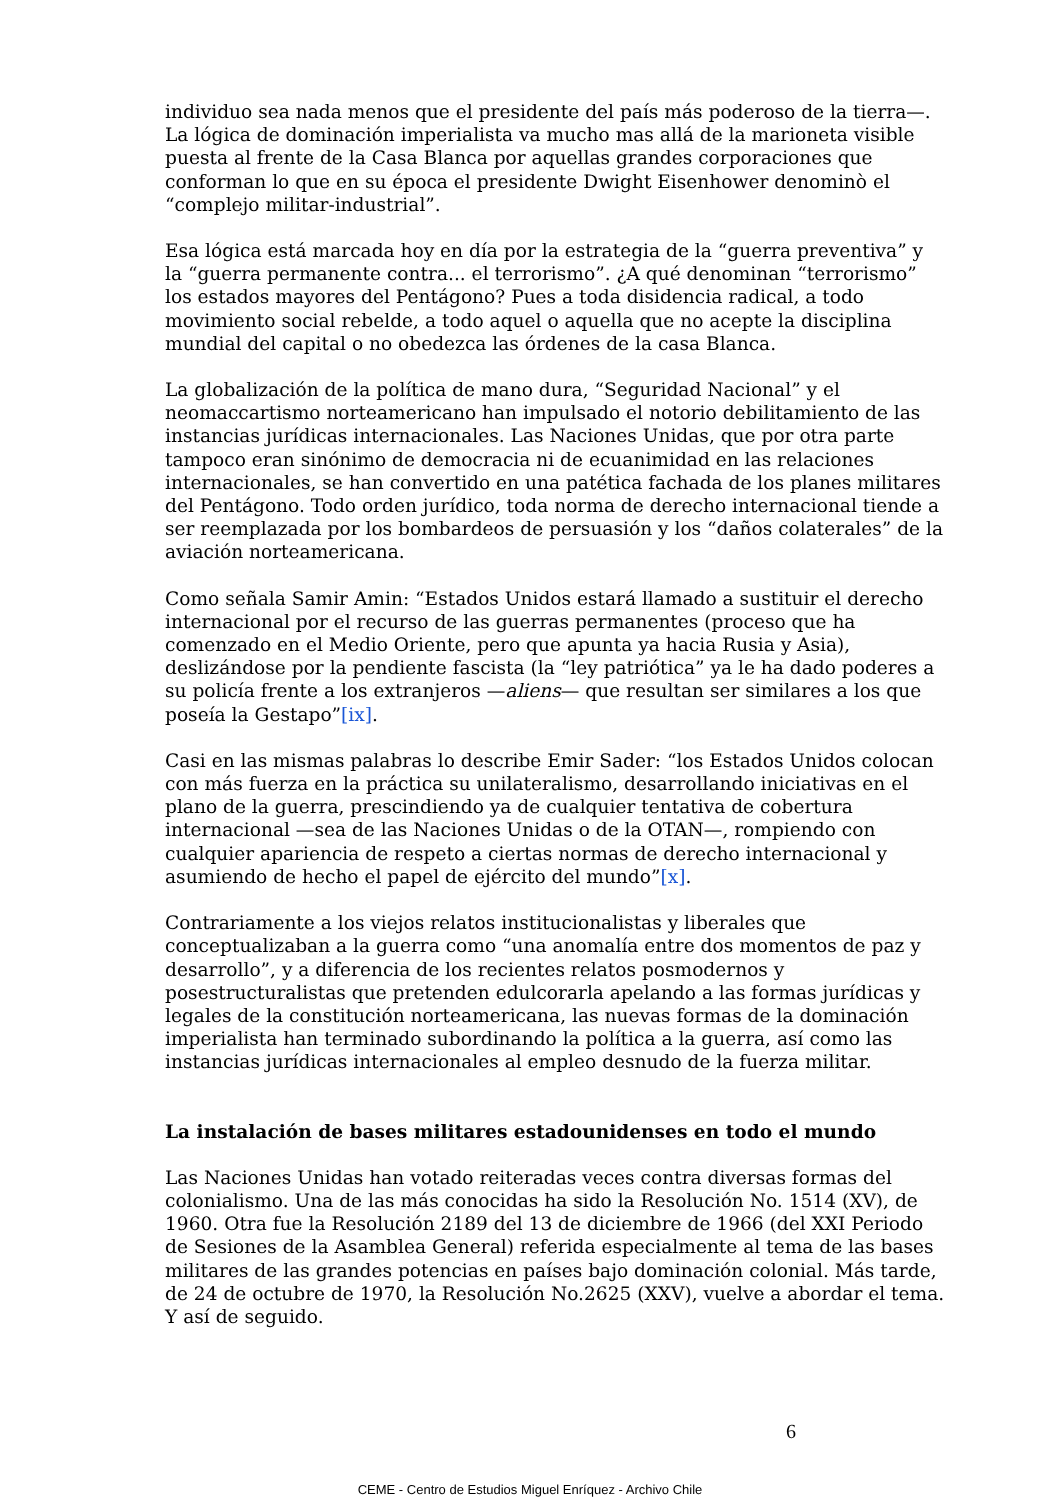individuo sea nada menos que el presidente del país más poderoso de la tierra—. La lógica de dominación imperialista va mucho mas allá de la marioneta visible puesta al frente de la Casa Blanca por aquellas grandes corporaciones que conforman lo que en su época el presidente Dwight Eisenhower denominò el “complejo militar-industrial”.
Esa lógica está marcada hoy en día por la estrategia de la “guerra preventiva” y la “guerra permanente contra... el terrorismo”. ¿A qué denominan “terrorismo” los estados mayores del Pentágono? Pues a toda disidencia radical, a todo movimiento social rebelde, a todo aquel o aquella que no acepte la disciplina mundial del capital o no obedezca las órdenes de la casa Blanca.
La globalización de la política de mano dura, “Seguridad Nacional” y el neomaccartismo norteamericano han impulsado el notorio debilitamiento de las instancias jurídicas internacionales. Las Naciones Unidas, que por otra parte tampoco eran sinónimo de democracia ni de ecuanimidad en las relaciones internacionales, se han convertido en una patética fachada de los planes militares del Pentágono. Todo orden jurídico, toda norma de derecho internacional tiende a ser reemplazada por los bombardeos de persuasión y los “daños colaterales” de la aviación norteamericana.
Como señala Samir Amin: “Estados Unidos estará llamado a sustituir el derecho internacional por el recurso de las guerras permanentes (proceso que ha comenzado en el Medio Oriente, pero que apunta ya hacia Rusia y Asia), deslizándose por la pendiente fascista (la “ley patriótica” ya le ha dado poderes a su policía frente a los extranjeros —aliens— que resultan ser similares a los que poseía la Gestapo”[ix].
Casi en las mismas palabras lo describe Emir Sader: “los Estados Unidos colocan con más fuerza en la práctica su unilateralismo, desarrollando iniciativas en el plano de la guerra, prescindiendo ya de cualquier tentativa de cobertura internacional —sea de las Naciones Unidas o de la OTAN—, rompiendo con cualquier apariencia de respeto a ciertas normas de derecho internacional y asumiendo de hecho el papel de ejército del mundo”[x].
Contrariamente a los viejos relatos institucionalistas y liberales que conceptualizaban a la guerra como “una anomalía entre dos momentos de paz y desarrollo”, y a diferencia de los recientes relatos posmodernos y posestructuralistas que pretenden edulcorarla apelando a las formas jurídicas y legales de la constitución norteamericana, las nuevas formas de la dominación imperialista han terminado subordinando la política a la guerra, así como las instancias jurídicas internacionales al empleo desnudo de la fuerza militar.
La instalación de bases militares estadounidenses en todo el mundo
Las Naciones Unidas han votado reiteradas veces contra diversas formas del colonialismo. Una de las más conocidas ha sido la Resolución No. 1514 (XV), de 1960. Otra fue la Resolución 2189 del 13 de diciembre de 1966 (del XXI Periodo de Sesiones de la Asamblea General) referida especialmente al tema de las bases militares de las grandes potencias en países bajo dominación colonial. Más tarde, de 24 de octubre de 1970, la Resolución No.2625 (XXV), vuelve a abordar el tema. Y así de seguido.
6
CEME - Centro de Estudios Miguel Enríquez - Archivo Chile